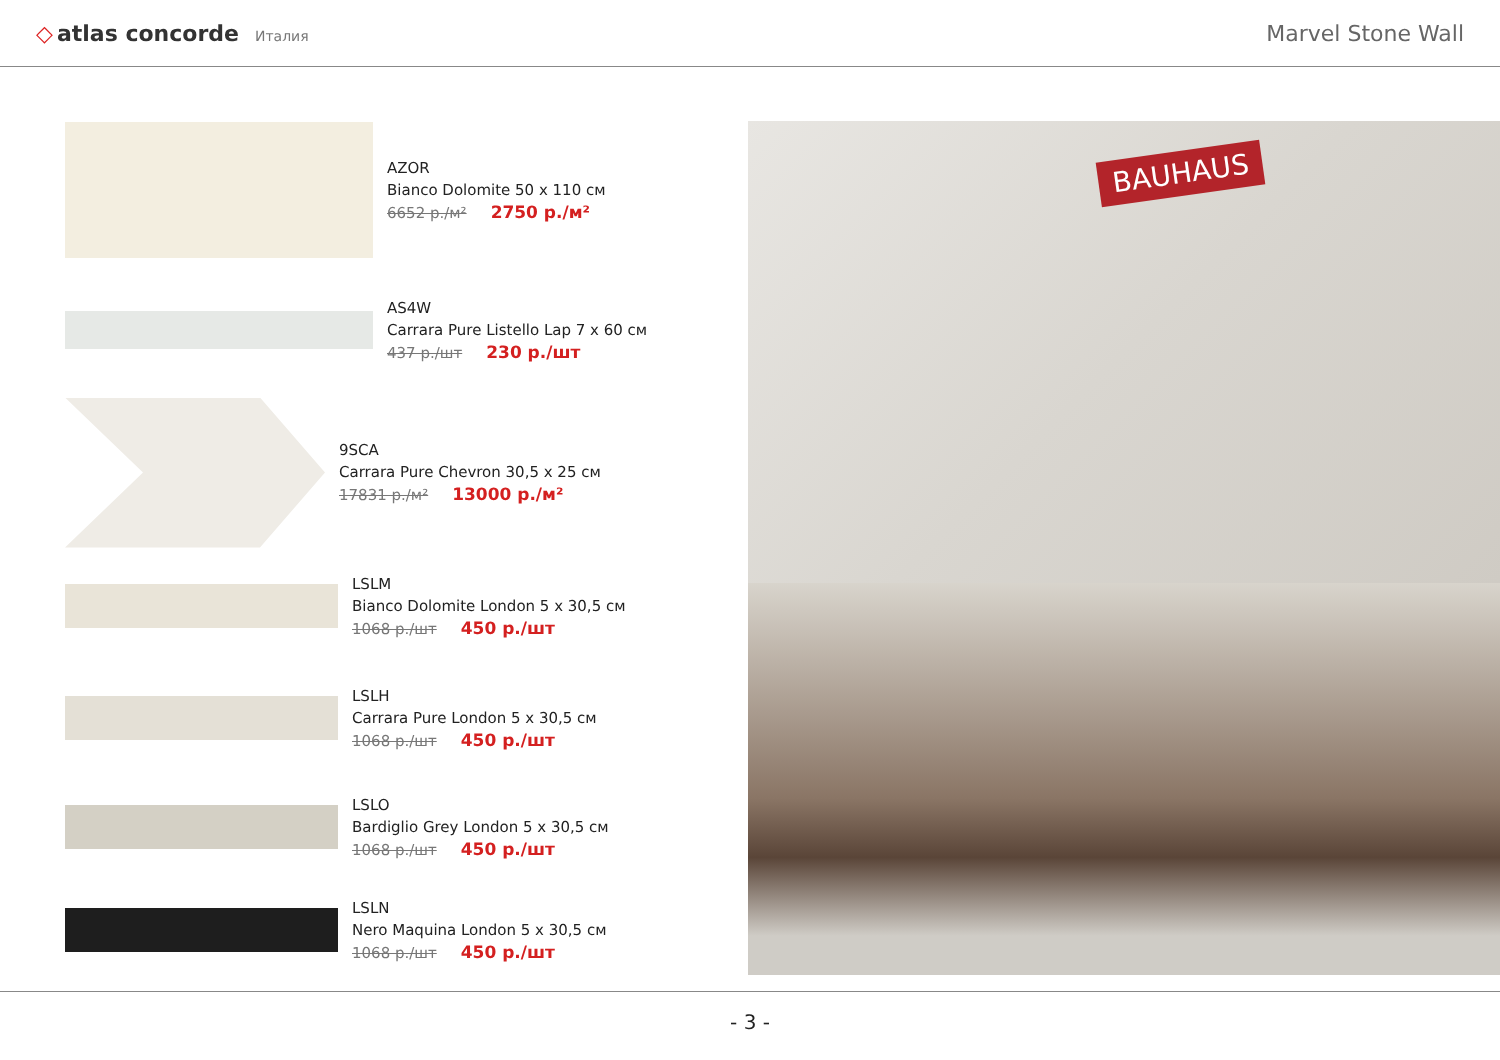◇ atlas concorde Италия
Marvel Stone Wall
AZOR
Bianco Dolomite 50 x 110 см
6652 р./м² 2750 р./м²
AS4W
Carrara Pure Listello Lap 7 x 60 см
437 р./шт 230 р./шт
9SCA
Carrara Pure Chevron 30,5 x 25 см
17831 р./м² 13000 р./м²
LSLM
Bianco Dolomite London 5 x 30,5 см
1068 р./шт 450 р./шт
LSLH
Carrara Pure London 5 x 30,5 см
1068 р./шт 450 р./шт
LSLO
Bardiglio Grey London 5 x 30,5 см
1068 р./шт 450 р./шт
LSLN
Nero Maquina London 5 x 30,5 см
1068 р./шт 450 р./шт
BAUHAUS
- 3 -